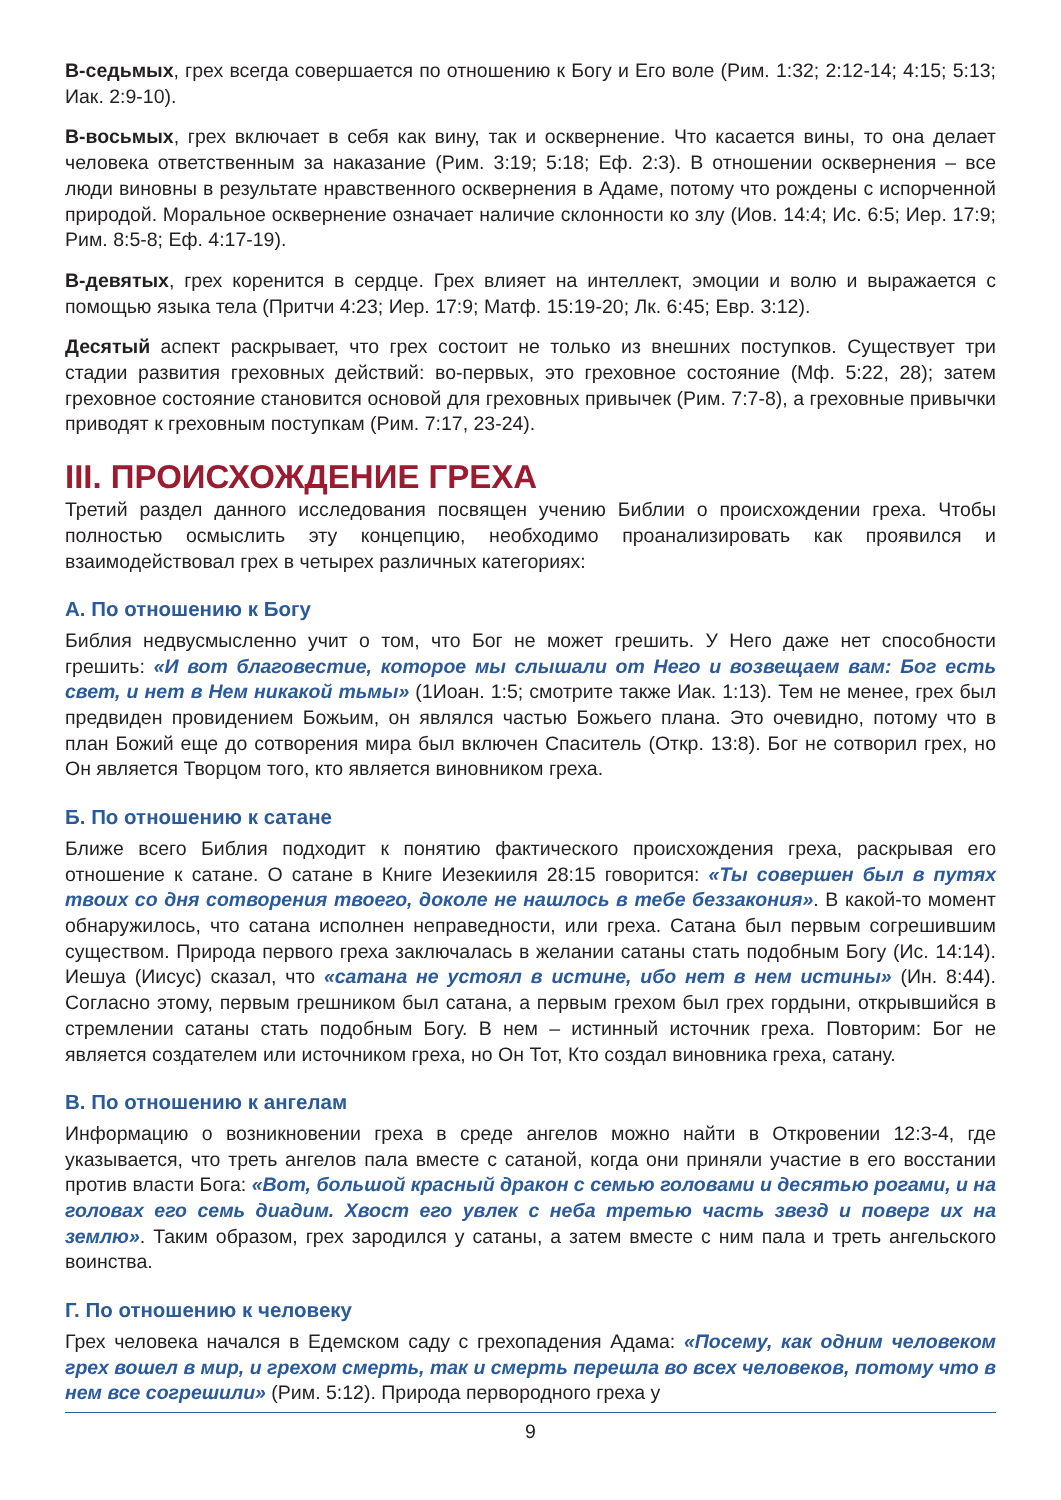В-седьмых, грех всегда совершается по отношению к Богу и Его воле (Рим. 1:32; 2:12-14; 4:15; 5:13; Иак. 2:9-10).
В-восьмых, грех включает в себя как вину, так и осквернение. Что касается вины, то она делает человека ответственным за наказание (Рим. 3:19; 5:18; Еф. 2:3). В отношении осквернения – все люди виновны в результате нравственного осквернения в Адаме, потому что рождены с испорченной природой. Моральное осквернение означает наличие склонности ко злу (Иов. 14:4; Ис. 6:5; Иер. 17:9; Рим. 8:5-8; Еф. 4:17-19).
В-девятых, грех коренится в сердце. Грех влияет на интеллект, эмоции и волю и выражается с помощью языка тела (Притчи 4:23; Иер. 17:9; Матф. 15:19-20; Лк. 6:45; Евр. 3:12).
Десятый аспект раскрывает, что грех состоит не только из внешних поступков. Существует три стадии развития греховных действий: во-первых, это греховное состояние (Мф. 5:22, 28); затем греховное состояние становится основой для греховных привычек (Рим. 7:7-8), а греховные привычки приводят к греховным поступкам (Рим. 7:17, 23-24).
III. ПРОИСХОЖДЕНИЕ ГРЕХА
Третий раздел данного исследования посвящен учению Библии о происхождении греха. Чтобы полностью осмыслить эту концепцию, необходимо проанализировать как проявился и взаимодействовал грех в четырех различных категориях:
А. По отношению к Богу
Библия недвусмысленно учит о том, что Бог не может грешить. У Него даже нет способности грешить: «И вот благовестие, которое мы слышали от Него и возвещаем вам: Бог есть свет, и нет в Нем никакой тьмы» (1Иоан. 1:5; смотрите также Иак. 1:13). Тем не менее, грех был предвиден провидением Божьим, он являлся частью Божьего плана. Это очевидно, потому что в план Божий еще до сотворения мира был включен Спаситель (Откр. 13:8). Бог не сотворил грех, но Он является Творцом того, кто является виновником греха.
Б. По отношению к сатане
Ближе всего Библия подходит к понятию фактического происхождения греха, раскрывая его отношение к сатане. О сатане в Книге Иезекииля 28:15 говорится: «Ты совершен был в путях твоих со дня сотворения твоего, доколе не нашлось в тебе беззакония». В какой-то момент обнаружилось, что сатана исполнен неправедности, или греха. Сатана был первым согрешившим существом. Природа первого греха заключалась в желании сатаны стать подобным Богу (Ис. 14:14). Иешуа (Иисус) сказал, что «сатана не устоял в истине, ибо нет в нем истины» (Ин. 8:44). Согласно этому, первым грешником был сатана, а первым грехом был грех гордыни, открывшийся в стремлении сатаны стать подобным Богу. В нем – истинный источник греха. Повторим: Бог не является создателем или источником греха, но Он Тот, Кто создал виновника греха, сатану.
В. По отношению к ангелам
Информацию о возникновении греха в среде ангелов можно найти в Откровении 12:3-4, где указывается, что треть ангелов пала вместе с сатаной, когда они приняли участие в его восстании против власти Бога: «Вот, большой красный дракон с семью головами и десятью рогами, и на головах его семь диадим. Хвост его увлек с неба третью часть звезд и поверг их на землю». Таким образом, грех зародился у сатаны, а затем вместе с ним пала и треть ангельского воинства.
Г. По отношению к человеку
Грех человека начался в Едемском саду с грехопадения Адама: «Посему, как одним человеком грех вошел в мир, и грехом смерть, так и смерть перешла во всех человеков, потому что в нем все согрешили» (Рим. 5:12). Природа первородного греха у
9